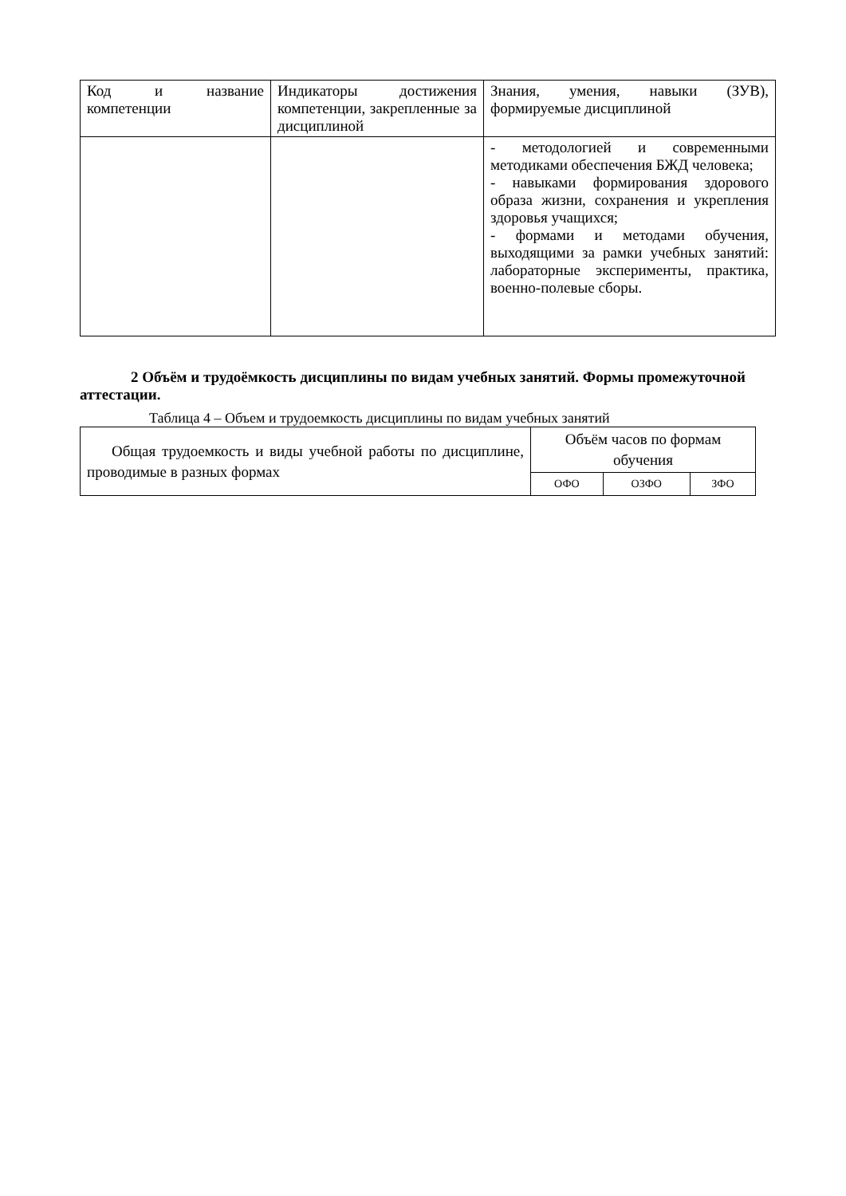| Код и название компетенции | Индикаторы достижения компетенции, закрепленные за дисциплиной | Знания, умения, навыки (ЗУВ), формируемые дисциплиной |
| --- | --- | --- |
| | | - методологией и современными методиками обеспечения БЖД человека; - навыками формирования здорового образа жизни, сохранения и укрепления здоровья учащихся; - формами и методами обучения, выходящими за рамки учебных занятий: лабораторные эксперименты, практика, военно-полевые сборы. |
2 Объём и трудоёмкость дисциплины по видам учебных занятий. Формы промежуточной аттестации.
Таблица 4 – Объем и трудоемкость дисциплины по видам учебных занятий
| Общая трудоемкость и виды учебной работы по дисциплине, проводимые в разных формах | Объём часов по формам обучения | | |
| --- | --- | --- | --- |
| | ОФО | ОЗФО | ЗФО |